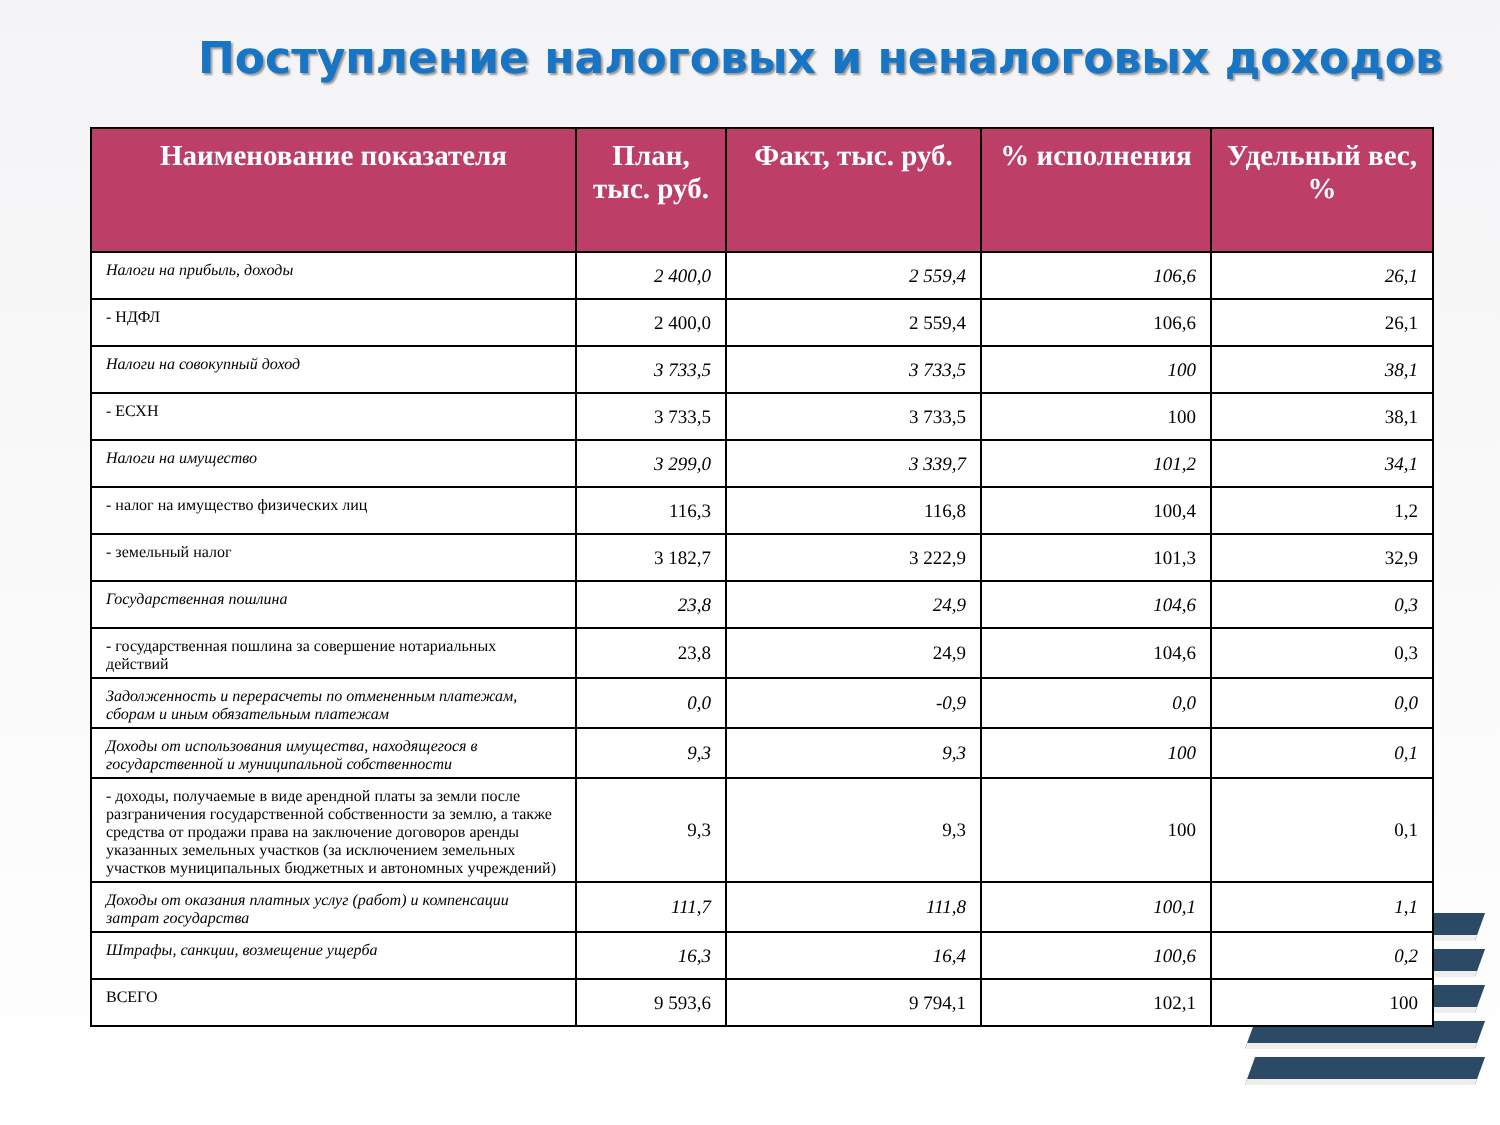Поступление налоговых и неналоговых доходов
| Наименование показателя | План, тыс. руб. | Факт, тыс. руб. | % исполнения | Удельный вес, % |
| --- | --- | --- | --- | --- |
| Налоги на прибыль, доходы | 2 400,0 | 2 559,4 | 106,6 | 26,1 |
| - НДФЛ | 2 400,0 | 2 559,4 | 106,6 | 26,1 |
| Налоги на совокупный доход | 3 733,5 | 3 733,5 | 100 | 38,1 |
| - ЕСХН | 3 733,5 | 3 733,5 | 100 | 38,1 |
| Налоги на имущество | 3 299,0 | 3 339,7 | 101,2 | 34,1 |
| - налог на имущество физических лиц | 116,3 | 116,8 | 100,4 | 1,2 |
| - земельный налог | 3 182,7 | 3 222,9 | 101,3 | 32,9 |
| Государственная пошлина | 23,8 | 24,9 | 104,6 | 0,3 |
| - государственная пошлина за совершение нотариальных действий | 23,8 | 24,9 | 104,6 | 0,3 |
| Задолженность и перерасчеты по отмененным платежам, сборам и иным обязательным платежам | 0,0 | -0,9 | 0,0 | 0,0 |
| Доходы от использования имущества, находящегося в государственной и муниципальной собственности | 9,3 | 9,3 | 100 | 0,1 |
| - доходы, получаемые в виде арендной платы за земли после разграничения государственной собственности за землю, а также средства от продажи права на заключение договоров аренды указанных земельных участков (за исключением земельных участков муниципальных бюджетных и автономных учреждений) | 9,3 | 9,3 | 100 | 0,1 |
| Доходы от оказания платных услуг (работ) и компенсации затрат государства | 111,7 | 111,8 | 100,1 | 1,1 |
| Штрафы, санкции, возмещение ущерба | 16,3 | 16,4 | 100,6 | 0,2 |
| ВСЕГО | 9 593,6 | 9 794,1 | 102,1 | 100 |